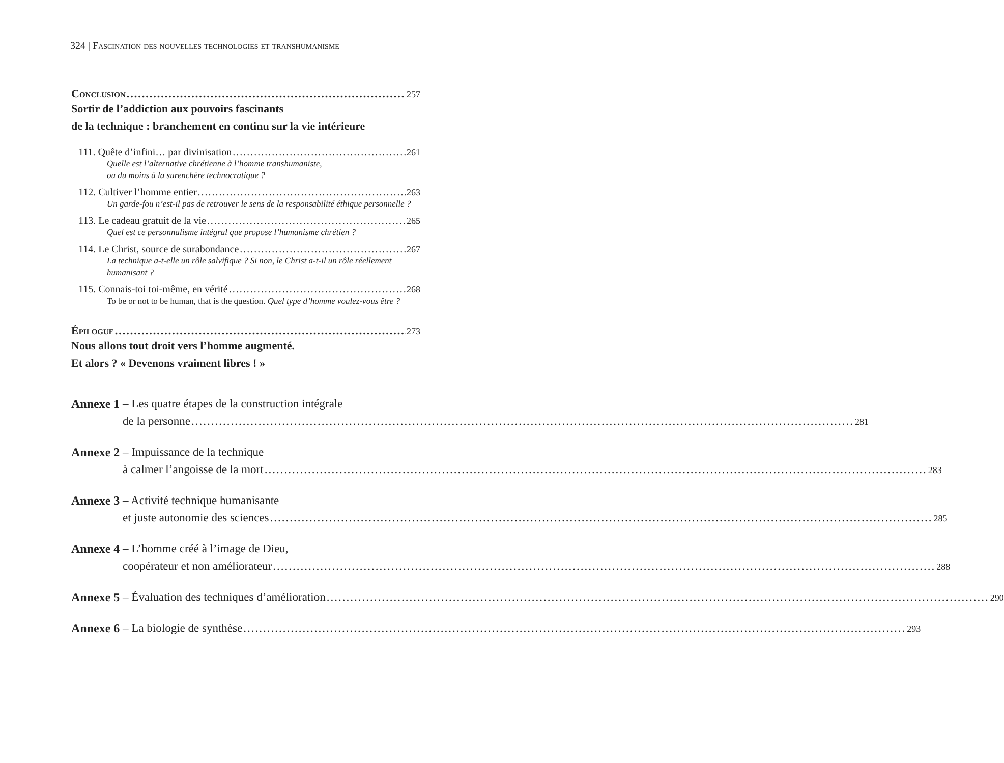324 | Fascination des nouvelles technologies et transhumanisme
Conclusion 257
Sortir de l’addiction aux pouvoirs fascinants
de la technique : branchement en continu sur la vie intérieure
111. Quête d’infini… par divinisation 261
Quelle est l’alternative chrétienne à l’homme transhumaniste,
ou du moins à la surenchère technocratique ?
112. Cultiver l’homme entier 263
Un garde-fou n’est-il pas de retrouver le sens de la responsabilité éthique personnelle ?
113. Le cadeau gratuit de la vie 265
Quel est ce personnalisme intégral que propose l’humanisme chrétien ?
114. Le Christ, source de surabondance 267
La technique a-t-elle un rôle salvifique ? Si non, le Christ a-t-il un rôle réellement humanisant ?
115. Connais-toi toi-même, en vérité 268
To be or not to be human, that is the question. Quel type d’homme voulez-vous être ?
Épilogue 273
Nous allons tout droit vers l’homme augmenté.
Et alors ? « Devenons vraiment libres ! »
Annexe 1 – Les quatre étapes de la construction intégrale
de la personne 281
Annexe 2 – Impuissance de la technique
à calmer l’angoisse de la mort 283
Annexe 3 – Activité technique humanisante
et juste autonomie des sciences 285
Annexe 4 – L’homme créé à l’image de Dieu,
coopérateur et non améliorateur 288
Annexe 5 – Évaluation des techniques d’amélioration 290
Annexe 6 – La biologie de synthèse 293